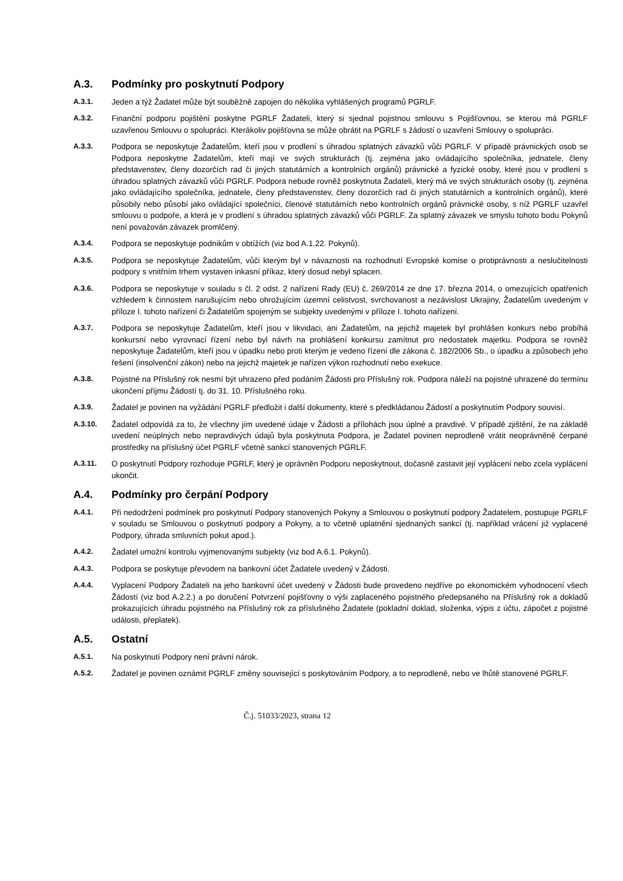A.3. Podmínky pro poskytnutí Podpory
A.3.1. Jeden a týž Žadatel může být souběžně zapojen do několika vyhlášených programů PGRLF.
A.3.2. Finanční podporu pojištění poskytne PGRLF Žadateli, který si sjednal pojistnou smlouvu s Pojišťovnou, se kterou má PGRLF uzavřenou Smlouvu o spolupráci. Kterákoliv pojišťovna se může obrátit na PGRLF s žádostí o uzavření Smlouvy o spolupráci.
A.3.3. Podpora se neposkytuje Žadatelům, kteří jsou v prodlení s úhradou splatných závazků vůči PGRLF. V případě právnických osob se Podpora neposkytne Žadatelům, kteří mají ve svých strukturách (tj. zejména jako ovládajícího společníka, jednatele, členy představenstev, členy dozorčích rad či jiných statutárních a kontrolních orgánů) právnické a fyzické osoby, které jsou v prodlení s úhradou splatných závazků vůči PGRLF. Podpora nebude rovněž poskytnuta Žadateli, který má ve svých strukturách osoby (tj. zejména jako ovládajícího společníka, jednatele, členy představenstev, členy dozorčích rad či jiných statutárních a kontrolních orgánů), které působily nebo působí jako ovládající společníci, členové statutárních nebo kontrolních orgánů právnické osoby, s níž PGRLF uzavřel smlouvu o podpoře, a která je v prodlení s úhradou splatných závazků vůči PGRLF. Za splatný závazek ve smyslu tohoto bodu Pokynů není považován závazek promlčený.
A.3.4. Podpora se neposkytuje podnikům v obtížích (viz bod A.1.22. Pokynů).
A.3.5. Podpora se neposkytuje Žadatelům, vůči kterým byl v návaznosti na rozhodnutí Evropské komise o protiprávnosti a neslučitelnosti podpory s vnitřním trhem vystaven inkasní příkaz, který dosud nebyl splacen.
A.3.6. Podpora se neposkytuje v souladu s čl. 2 odst. 2 nařízení Rady (EU) č. 269/2014 ze dne 17. března 2014, o omezujících opatřeních vzhledem k činnostem narušujícím nebo ohrožujícím územní celistvost, svrchovanost a nezávislost Ukrajiny, Žadatelům uvedeným v příloze I. tohoto nařízení či Žadatelům spojeným se subjekty uvedenými v příloze I. tohoto nařízení.
A.3.7. Podpora se neposkytuje Žadatelům, kteří jsou v likvidaci, ani Žadatelům, na jejichž majetek byl prohlášen konkurs nebo probíhá konkursní nebo vyrovnací řízení nebo byl návrh na prohlášení konkursu zamítnut pro nedostatek majetku. Podpora se rovněž neposkytuje Žadatelům, kteří jsou v úpadku nebo proti kterým je vedeno řízení dle zákona č. 182/2006 Sb., o úpadku a způsobech jeho řešení (insolvenční zákon) nebo na jejichž majetek je nařízen výkon rozhodnutí nebo exekuce.
A.3.8. Pojistné na Příslušný rok nesmí být uhrazeno před podáním Žádosti pro Příslušný rok. Podpora náleží na pojistné uhrazené do termínu ukončení příjmu Žádostí tj. do 31. 10. Příslušného roku.
A.3.9. Žadatel je povinen na vyžádání PGRLF předložit i další dokumenty, které s předkládanou Žádostí a poskytnutím Podpory souvisí.
A.3.10. Žadatel odpovídá za to, že všechny jím uvedené údaje v Žádosti a přílohách jsou úplné a pravdivé. V případě zjištění, že na základě uvedení neúplných nebo nepravdivých údajů byla poskytnuta Podpora, je Žadatel povinen neprodleně vrátit neoprávněně čerpané prostředky na příslušný účet PGRLF včetně sankcí stanovených PGRLF.
A.3.11. O poskytnutí Podpory rozhoduje PGRLF, který je oprávněn Podporu neposkytnout, dočasně zastavit její vyplácení nebo zcela vyplácení ukončit.
A.4. Podmínky pro čerpání Podpory
A.4.1. Při nedodržení podmínek pro poskytnutí Podpory stanovených Pokyny a Smlouvou o poskytnutí podpory Žadatelem, postupuje PGRLF v souladu se Smlouvou o poskytnutí podpory a Pokyny, a to včetně uplatnění sjednaných sankcí (tj. například vrácení již vyplacené Podpory, úhrada smluvních pokut apod.).
A.4.2. Žadatel umožní kontrolu vyjmenovanými subjekty (viz bod A.6.1. Pokynů).
A.4.3. Podpora se poskytuje převodem na bankovní účet Žadatele uvedený v Žádosti.
A.4.4. Vyplacení Podpory Žadateli na jeho bankovní účet uvedený v Žádosti bude provedeno nejdříve po ekonomickém vyhodnocení všech Žádostí (viz bod A.2.2.) a po doručení Potvrzení pojišťovny o výši zaplaceného pojistného předepsaného na Příslušný rok a dokladů prokazujících úhradu pojistného na Příslušný rok za příslušného Žadatele (pokladní doklad, složenka, výpis z účtu, zápočet z pojistné události, přeplatek).
A.5. Ostatní
A.5.1. Na poskytnutí Podpory není právní nárok.
A.5.2. Žadatel je povinen oznámit PGRLF změny související s poskytováním Podpory, a to neprodleně, nebo ve lhůtě stanovené PGRLF.
Č.j. 51033/2023, strana 12